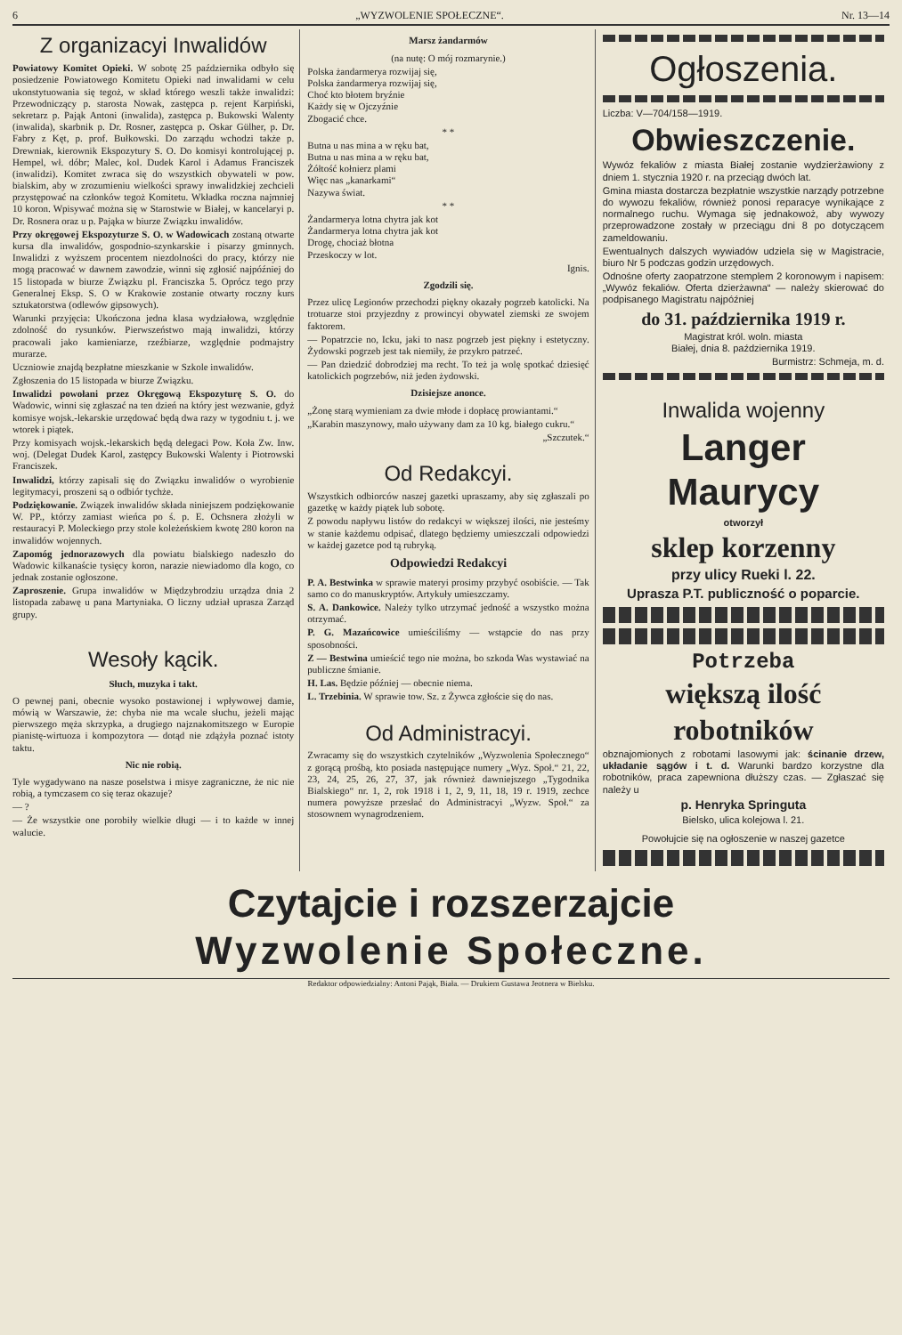6 „WYZWOLENIE SPOŁECZNE“. Nr. 13—14
Z organizacyi Inwalidów
Powiatowy Komitet Opieki. W sobotę 25 października odbyło się posiedzenie Powiatowego Komitetu Opieki nad inwalidami w celu ukonstytuowania się tegoż, w skład którego weszli także inwalidzi: Przewodniczący p. starosta Nowak, zastępca p. rejent Karpiński, sekretarz p. Pająk Antoni (inwalida), zastępca p. Bukowski Walenty (inwalida), skarbnik p. Dr. Rosner, zastępca p. Oskar Gülher, p. Dr. Fabry z Kęt, p. prof. Bułkowski. Do zarządu wchodzi także p. Drewniak, kierownik Ekspozytury S. O. Do komisyi kontrolującej p. Hempel, wł. dóbr; Malec, kol. Dudek Karol i Adamus Franciszek (inwalidzi). Komitet zwraca się do wszystkich obywateli w pow. bialskim, aby w zrozumieniu wielkości sprawy inwalidzkiej zechcieli przystępować na członków tegoż Komitetu. Wkładka roczna najmniej 10 koron. Wpisywać można się w Starostwie w Białej, w kancelaryi p. Dr. Rosnera oraz u p. Pająka w biurze Związku inwalidów.
Przy okręgowej Ekspozyturze S. O. w Wadowicach zostaną otwarte kursa dla inwalidów, gospodnio-szynkarskie i pisarzy gminnych. Inwalidzi z wyższem procentem niezdolności do pracy, którzy nie mogą pracować w dawnem zawodzie, winni się zgłosić najpóźniej do 15 listopada w biurze Związku pl. Franciszka 5. Oprócz tego przy Generalnej Eksp. S. O w Krakowie zostanie otwarty roczny kurs sztukatorstwa (odlewów gipsowych).
Warunki przyjęcia: Ukończona jedna klasa wydziałowa, względnie zdolność do rysunków. Pierwszeństwo mają inwalidzi, którzy pracowali jako kamieniarze, rzeźbiarze, względnie podmajstry murarze.
Uczniowie znajdą bezpłatne mieszkanie w Szkole inwalidów.
Zgłoszenia do 15 listopada w biurze Związku.
Inwalidzi powołani przez Okręgową Ekspozyturę S. O. do Wadowic, winni się zgłaszać na ten dzień na który jest wezwanie, gdyż komisye wojsk.-lekarskie urzędować będą dwa razy w tygodniu t. j. we wtorek i piątek.
Przy komisyach wojsk.-lekarskich będą delegaci Pow. Koła Zw. Inw. woj. (Delegat Dudek Karol, zastępcy Bukowski Walenty i Piotrowski Franciszek.
Inwalidzi, którzy zapisali się do Związku inwalidów o wyrobienie legitymacyi, proszeni są o odbiór tychże.
Podziękowanie. Związek inwalidów składa niniejszem podziękowanie W. PP., którzy zamiast wieńca po ś. p. E. Ochsnera złożyli w restauracyi P. Moleckiego przy stole koleżeńskiem kwotę 280 koron na inwalidów wojennych.
Zapomóg jednorazowych dla powiatu bialskiego nadeszło do Wadowic kilkanaście tysięcy koron, narazie niewiadomo dla kogo, co jednak zostanie ogłoszone.
Zaproszenie. Grupa inwalidów w Międzybrodziu urządza dnia 2 listopada zabawę u pana Martyniaka. O liczny udział uprasza Zarząd grupy.
Wesoły kącik.
Słuch, muzyka i takt.
O pewnej pani, obecnie wysoko postawionej i wpływowej damie, mówią w Warszawie, że: chyba nie ma wcale słuchu, jeżeli mając pierwszego męża skrzypka, a drugiego najznakomitszego w Europie pianistę-wirtuoza i kompozytora — dotąd nie zdążyła poznać istoty taktu.
Nic nie robią.
Tyle wygadywano na nasze poselstwa i misye zagraniczne, że nic nie robią, a tymczasem co się teraz okazuje?
— ?
— Że wszystkie one porobiły wielkie długi — i to każde w innej walucie.
Marsz żandarmów
(na nutę: O mój rozmarynie.)
Polska żandarmerya rozwijaj się,
Polska żandarmerya rozwijaj się,
Choć kto błotem bryźnie
Każdy się w Ojczyźnie
Zbogacić chce.
* *
Butna u nas mina a w ręku bat,
Butna u nas mina a w ręku bat,
Żółtość kołnierz plami
Więc nas „kanarkami“
Nazywa świat.
* *
Żandarmerya lotna chytra jak kot
Żandarmerya lotna chytra jak kot
Drogę, chociaż błotna
Przeskoczy w lot.
Ignis.
Zgodzili się.
Przez ulicę Legionów przechodzi piękny okazały pogrzeb katolicki. Na trotuarze stoi przyjezdny z prowincyi obywatel ziemski ze swojem faktorem.
— Popatrzcie no, Icku, jaki to nasz pogrzeb jest piękny i estetyczny. Żydowski pogrzeb jest tak niemiły, że przykro patrzeć.
— Pan dziedzić dobrodziej ma recht. To też ja wolę spotkać dziesięć katolickich pogrzebów, niż jeden żydowski.
Dzisiejsze anonce.
„Żonę starą wymieniam za dwie młode i dopłacę prowiantami.“
„Karabin maszynowy, mało używany dam za 10 kg. białego cukru.“
„Szczutek.“
Od Redakcyi.
Wszystkich odbiorców naszej gazetki upraszamy, aby się zgłaszali po gazetkę w każdy piątek lub sobotę.
Z powodu napływu listów do redakcyi w większej ilości, nie jesteśmy w stanie każdemu odpisać, dlatego będziemy umieszczali odpowiedzi w każdej gazetce pod tą rubryką.
Odpowiedzi Redakcyi
P. A. Bestwinka w sprawie materyi prosimy przybyć osobiście. — Tak samo co do manuskryptów. Artykuły umieszczamy.
S. A. Dankowice. Należy tylko utrzymać jedność a wszystko można otrzymać.
P. G. Mazańcowice umieściliśmy — wstąpcie do nas przy sposobności.
Z — Bestwina umieścić tego nie można, bo szkoda Was wystawiać na publiczne śmianie.
H. Las. Będzie później — obecnie niema.
L. Trzebinia. W sprawie tow. Sz. z Żywca zgłoście się do nas.
Od Administracyi.
Zwracamy się do wszystkich czytelników „Wyzwolenia Społecznego“ z gorącą prośbą, kto posiada następujące numery „Wyz. Społ.“ 21, 22, 23, 24, 25, 26, 27, 37, jak również dawniejszego „Tygodnika Bialskiego“ nr. 1, 2, rok 1918 i 1, 2, 9, 11, 18, 19 r. 1919, zechce numera powyższe przesłać do Administracyi „Wyzw. Społ.“ za stosownem wynagrodzeniem.
Ogłoszenia.
Liczba: V—704/158—1919.
Obwieszczenie.
Wywóz fekaliów z miasta Białej zostanie wydzierżawiony z dniem 1. stycznia 1920 r. na przeciąg dwóch lat.
Gmina miasta dostarcza bezpłatnie wszystkie narządy potrzebne do wywozu fekaliów, również ponosi reparacye wynikające z normalnego ruchu. Wymaga się jednakowoż, aby wywozy przeprowadzone zostały w przeciągu dni 8 po dotyczącem zameldowaniu.
Ewentualnych dalszych wywiadów udziela się w Magistracie, biuro Nr 5 podczas godzin urzędowych.
Odnośne oferty zaopatrzone stemplem 2 koronowym i napisem: „Wywóz fekaliów. Oferta dzierżawna“ — należy skierować do podpisanego Magistratu najpóźniej
do 31. października 1919 r.
Magistrat król. woln. miasta
Białej, dnia 8. października 1919.
Burmistrz: Schmeja, m. d.
Inwalida wojenny
Langer Maurycy
otworzył
sklep korzenny
przy ulicy Rueki l. 22.
Uprasza P.T. publiczność o poparcie.
Potrzeba
większą ilość
robotników
obznajomionych z robotami lasowymi jak: ścinanie drzew, układanie sągów i t. d. Warunki bardzo korzystne dla robotników, praca zapewniona dłuższy czas. — Zgłaszać się należy u
p. Henryka Springuta
Bielsko, ulica kolejowa l. 21.
Powołujcie się na ogłoszenie w naszej gazetce
Czytajcie i rozszerzajcie
Wyzwolenie Społeczne.
Redaktor odpowiedzialny: Antoni Pająk, Biała. — Drukiem Gustawa Jeotnera w Bielsku.